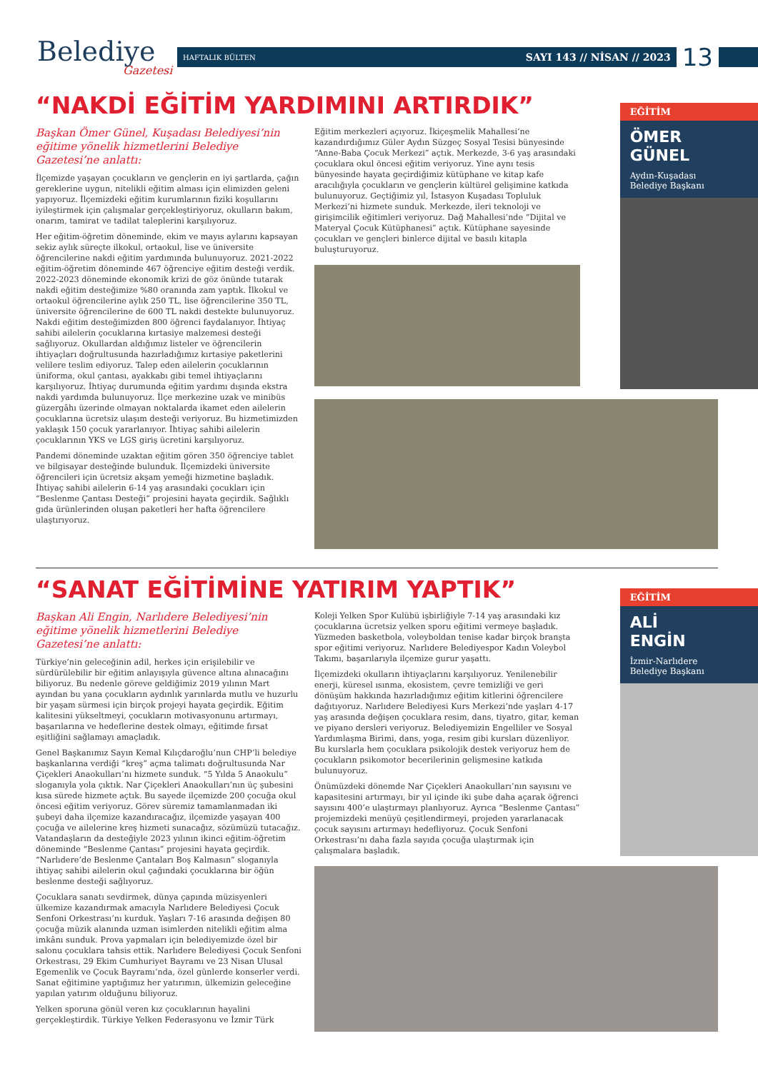Belediye
Gazetesi
HAFTALIK BÜLTEN SAYI 143 // NİSAN // 2023
13
“NAKDİ EĞİTİM YARDIMINI ARTIRDIK”
Başkan Ömer Günel, Kuşadası Belediyesi’nin eğitime yönelik hizmetlerini Belediye Gazetesi’ne anlattı:
İlçemizde yaşayan çocukların ve gençlerin en iyi şartlarda, çağın gereklerine uygun, nitelikli eğitim alması için elimizden geleni yapıyoruz. İlçemizdeki eğitim kurumlarının fiziki koşullarını iyileştirmek için çalışmalar gerçekleştiriyoruz, okulların bakım, onarım, tamirat ve tadilat taleplerini karşılıyoruz.
Her eğitim-öğretim döneminde, ekim ve mayıs aylarını kapsayan sekiz aylık süreçte ilkokul, ortaokul, lise ve üniversite öğrencilerine nakdi eğitim yardımında bulunuyoruz. 2021-2022 eğitim-öğretim döneminde 467 öğrenciye eğitim desteği verdik. 2022-2023 döneminde ekonomik krizi de göz önünde tutarak nakdi eğitim desteğimize %80 oranında zam yaptık. İlkokul ve ortaokul öğrencilerine aylık 250 TL, lise öğrencilerine 350 TL, üniversite öğrencilerine de 600 TL nakdi destekte bulunuyoruz. Nakdi eğitim desteğimizden 800 öğrenci faydalanıyor. İhtiyaç sahibi ailelerin çocuklarına kırtasiye malzemesi desteği sağlıyoruz. Okullardan aldığımız listeler ve öğrencilerin ihtiyaçları doğrultusunda hazırladığımız kırtasiye paketlerini velilere teslim ediyoruz. Talep eden ailelerin çocuklarının üniforma, okul çantası, ayakkabı gibi temel ihtiyaçlarını karşılıyoruz. İhtiyaç durumunda eğitim yardımı dışında ekstra nakdi yardımda bulunuyoruz. İlçe merkezine uzak ve minibüs güzergâhı üzerinde olmayan noktalarda ikamet eden ailelerin çocuklarına ücretsiz ulaşım desteği veriyoruz. Bu hizmetimizden yaklaşık 150 çocuk yararlanıyor. İhtiyaç sahibi ailelerin çocuklarının YKS ve LGS giriş ücretini karşılıyoruz.
Pandemi döneminde uzaktan eğitim gören 350 öğrenciye tablet ve bilgisayar desteğinde bulunduk. İlçemizdeki üniversite öğrencileri için ücretsiz akşam yemeği hizmetine başladık. İhtiyaç sahibi ailelerin 6-14 yaş arasındaki çocukları için “Beslenme Çantası Desteği” projesini hayata geçirdik. Sağlıklı gıda ürünlerinden oluşan paketleri her hafta öğrencilere ulaştırıyoruz.
Eğitim merkezleri açıyoruz. İkiçeşmelik Mahallesi’ne kazandırdığımız Güler Aydın Süzgeç Sosyal Tesisi bünyesinde “Anne-Baba Çocuk Merkezi” açtık. Merkezde, 3-6 yaş arasındaki çocuklara okul öncesi eğitim veriyoruz. Yine aynı tesis bünyesinde hayata geçirdiğimiz kütüphane ve kitap kafe aracılığıyla çocukların ve gençlerin kültürel gelişimine katkıda bulunuyoruz. Geçtiğimiz yıl, İstasyon Kuşadası Topluluk Merkezi’ni hizmete sunduk. Merkezde, ileri teknoloji ve girişimcilik eğitimleri veriyoruz. Dağ Mahallesi’nde “Dijital ve Materyal Çocuk Kütüphanesi” açtık. Kütüphane sayesinde çocukları ve gençleri binlerce dijital ve basılı kitapla buluşturuyoruz.
EĞİTİM
ÖMER
GÜNEL
Aydın-Kuşadası
Belediye Başkanı
“SANAT EĞİTİMİNE YATIRIM YAPTIK”
Başkan Ali Engin, Narlıdere Belediyesi’nin eğitime yönelik hizmetlerini Belediye Gazetesi’ne anlattı:
Türkiye’nin geleceğinin adil, herkes için erişilebilir ve sürdürülebilir bir eğitim anlayışıyla güvence altına alınacağını biliyoruz. Bu nedenle göreve geldiğimiz 2019 yılının Mart ayından bu yana çocukların aydınlık yarınlarda mutlu ve huzurlu bir yaşam sürmesi için birçok projeyi hayata geçirdik. Eğitim kalitesini yükseltmeyi, çocukların motivasyonunu artırmayı, başarılarına ve hedeflerine destek olmayı, eğitimde fırsat eşitliğini sağlamayı amaçladık.
Genel Başkanımız Sayın Kemal Kılıçdaroğlu’nun CHP’li belediye başkanlarına verdiği “kreş” açma talimatı doğrultusunda Nar Çiçekleri Anaokulları’nı hizmete sunduk. “5 Yılda 5 Anaokulu” sloganıyla yola çıktık. Nar Çiçekleri Anaokulları’nın üç şubesini kısa sürede hizmete açtık. Bu sayede ilçemizde 200 çocuğa okul öncesi eğitim veriyoruz. Görev süremiz tamamlanmadan iki şubeyi daha ilçemize kazandıracağız, ilçemizde yaşayan 400 çocuğa ve ailelerine kreş hizmeti sunacağız, sözümüzü tutacağız. Vatandaşların da desteğiyle 2023 yılının ikinci eğitim-öğretim döneminde “Beslenme Çantası” projesini hayata geçirdik. “Narlıdere’de Beslenme Çantaları Boş Kalmasın” sloganıyla ihtiyaç sahibi ailelerin okul çağındaki çocuklarına bir öğün beslenme desteği sağlıyoruz.
Çocuklara sanatı sevdirmek, dünya çapında müzisyenleri ülkemize kazandırmak amacıyla Narlıdere Belediyesi Çocuk Senfoni Orkestrası’nı kurduk. Yaşları 7-16 arasında değişen 80 çocuğa müzik alanında uzman isimlerden nitelikli eğitim alma imkânı sunduk. Prova yapmaları için belediyemizde özel bir salonu çocuklara tahsis ettik. Narlıdere Belediyesi Çocuk Senfoni Orkestrası, 29 Ekim Cumhuriyet Bayramı ve 23 Nisan Ulusal Egemenlik ve Çocuk Bayramı’nda, özel günlerde konserler verdi. Sanat eğitimine yaptığımız her yatırımın, ülkemizin geleceğine yapılan yatırım olduğunu biliyoruz.
Yelken sporuna gönül veren kız çocuklarının hayalini gerçekleştirdik. Türkiye Yelken Federasyonu ve İzmir Türk
Koleji Yelken Spor Kulübü işbirliğiyle 7-14 yaş arasındaki kız çocuklarına ücretsiz yelken sporu eğitimi vermeye başladık. Yüzmeden basketbola, voleyboldan tenise kadar birçok branşta spor eğitimi veriyoruz. Narlıdere Belediyespor Kadın Voleybol Takımı, başarılarıyla ilçemize gurur yaşattı.
İlçemizdeki okulların ihtiyaçlarını karşılıyoruz. Yenilenebilir enerji, küresel ısınma, ekosistem, çevre temizliği ve geri dönüşüm hakkında hazırladığımız eğitim kitlerini öğrencilere dağıtıyoruz. Narlıdere Belediyesi Kurs Merkezi’nde yaşları 4-17 yaş arasında değişen çocuklara resim, dans, tiyatro, gitar, keman ve piyano dersleri veriyoruz. Belediyemizin Engelliler ve Sosyal Yardımlaşma Birimi, dans, yoga, resim gibi kursları düzenliyor. Bu kurslarla hem çocuklara psikolojik destek veriyoruz hem de çocukların psikomotor becerilerinin gelişmesine katkıda bulunuyoruz.
Önümüzdeki dönemde Nar Çiçekleri Anaokulları’nın sayısını ve kapasitesini artırmayı, bir yıl içinde iki şube daha açarak öğrenci sayısını 400’e ulaştırmayı planlıyoruz. Ayrıca “Beslenme Çantası” projemizdeki menüyü çeşitlendirmeyi, projeden yararlanacak çocuk sayısını artırmayı hedefliyoruz. Çocuk Senfoni Orkestrası’nı daha fazla sayıda çocuğa ulaştırmak için çalışmalara başladık.
EĞİTİM
ALİ
ENGİN
İzmir-Narlıdere
Belediye Başkanı